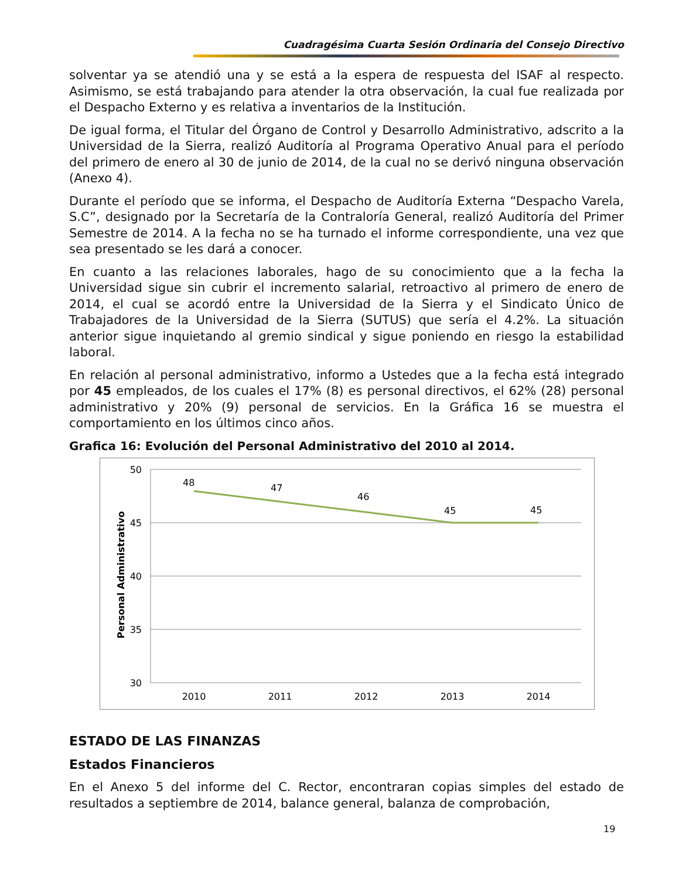Cuadragésima Cuarta Sesión Ordinaria del Consejo Directivo
solventar ya se atendió una y se está a la espera de respuesta del ISAF al respecto. Asimismo, se está trabajando para atender la otra observación, la cual fue realizada por el Despacho Externo y es relativa a inventarios de la Institución.
De igual forma, el Titular del Órgano de Control y Desarrollo Administrativo, adscrito a la Universidad de la Sierra, realizó Auditoría al Programa Operativo Anual para el período del primero de enero al 30 de junio de 2014, de la cual no se derivó ninguna observación (Anexo 4).
Durante el período que se informa, el Despacho de Auditoría Externa “Despacho Varela, S.C”, designado por la Secretaría de la Contraloría General, realizó Auditoría del Primer Semestre de 2014. A la fecha no se ha turnado el informe correspondiente, una vez que sea presentado se les dará a conocer.
En cuanto a las relaciones laborales, hago de su conocimiento que a la fecha la Universidad sigue sin cubrir el incremento salarial, retroactivo al primero de enero de 2014, el cual se acordó entre la Universidad de la Sierra y el Sindicato Único de Trabajadores de la Universidad de la Sierra (SUTUS) que sería el 4.2%. La situación anterior sigue inquietando al gremio sindical y sigue poniendo en riesgo la estabilidad laboral.
En relación al personal administrativo, informo a Ustedes que a la fecha está integrado por 45 empleados, de los cuales el 17% (8) es personal directivos, el 62% (28) personal administrativo y 20% (9) personal de servicios. En la Gráfica 16 se muestra el comportamiento en los últimos cinco años.
Grafica 16: Evolución del Personal Administrativo del 2010 al 2014.
50
45
40
35
30
Personal Administrativo
48
47
46
45
45
2010
2011
2012
2013
2014
ESTADO DE LAS FINANZAS
Estados Financieros
En el Anexo 5 del informe del C. Rector, encontraran copias simples del estado de resultados a septiembre de 2014, balance general, balanza de comprobación,
19